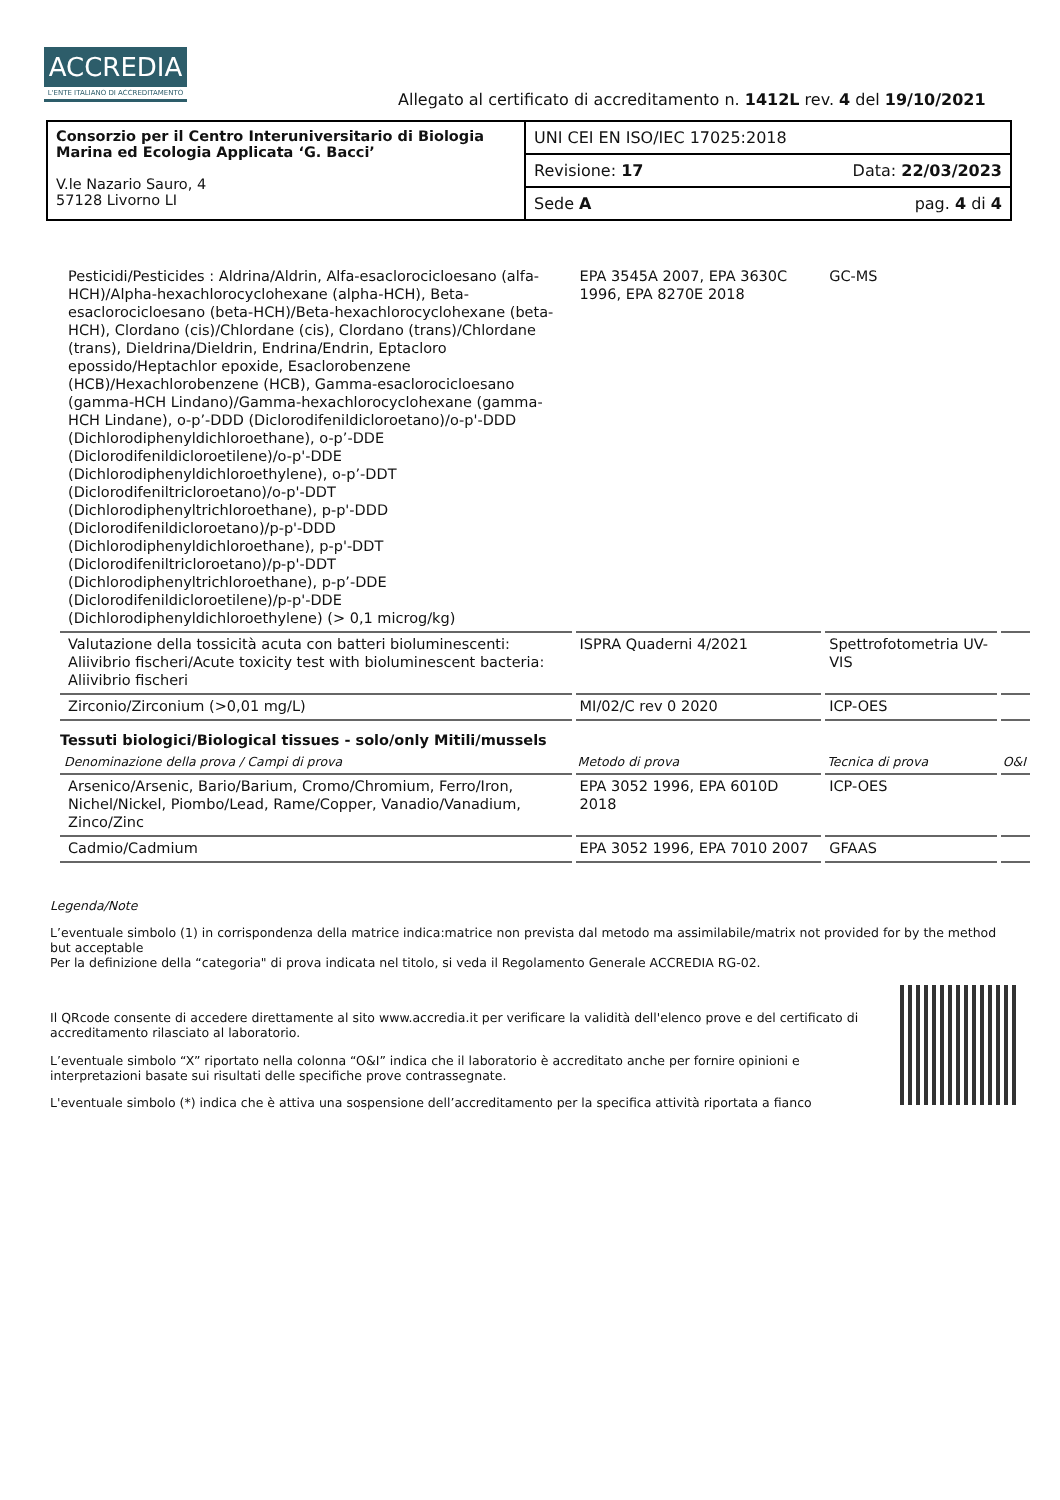ACCREDIA
L'ENTE ITALIANO DI ACCREDITAMENTO
Allegato al certificato di accreditamento n. 1412L rev. 4 del 19/10/2021
| Consorzio per il Centro Interuniversitario di Biologia Marina ed Ecologia Applicata ‘G. Bacci’ V.le Nazario Sauro, 4 57128 Livorno LI | UNI CEI EN ISO/IEC 17025:2018 | |
| | Revisione: 17 | Data: 22/03/2023 |
| | Sede A | pag. 4 di 4 |
| Pesticidi/Pesticides : Aldrina/Aldrin, Alfa-esaclorocicloesano (alfa-HCH)/Alpha-hexachlorocyclohexane (alpha-HCH), Beta-esaclorocicloesano (beta-HCH)/Beta-hexachlorocyclohexane (beta-HCH), Clordano (cis)/Chlordane (cis), Clordano (trans)/Chlordane (trans), Dieldrina/Dieldrin, Endrina/Endrin, Eptacloro epossido/Heptachlor epoxide, Esaclorobenzene (HCB)/Hexachlorobenzene (HCB), Gamma-esaclorocicloesano (gamma-HCH Lindano)/Gamma-hexachlorocyclohexane (gamma-HCH Lindane), o-p’-DDD (Diclorodifenildicloroetano)/o-p'-DDD (Dichlorodiphenyldichloroethane), o-p’-DDE (Diclorodifenildicloroetilene)/o-p'-DDE (Dichlorodiphenyldichloroethylene), o-p’-DDT (Diclorodifeniltricloroetano)/o-p'-DDT (Dichlorodiphenyltrichloroethane), p-p'-DDD (Diclorodifenildicloroetano)/p-p'-DDD (Dichlorodiphenyldichloroethane), p-p'-DDT (Diclorodifeniltricloroetano)/p-p'-DDT (Dichlorodiphenyltrichloroethane), p-p’-DDE (Diclorodifenildicloroetilene)/p-p'-DDE (Dichlorodiphenyldichloroethylene) (> 0,1 microg/kg) | EPA 3545A 2007, EPA 3630C 1996, EPA 8270E 2018 | GC-MS | |
| Valutazione della tossicità acuta con batteri bioluminescenti: Aliivibrio fischeri/Acute toxicity test with bioluminescent bacteria: Aliivibrio fischeri | ISPRA Quaderni 4/2021 | Spettrofotometria UV-VIS | |
| Zirconio/Zirconium (>0,01 mg/L) | MI/02/C rev 0 2020 | ICP-OES | |
| Tessuti biologici/Biological tissues - solo/only Mitili/mussels | | | |
| Denominazione della prova / Campi di prova | Metodo di prova | Tecnica di prova | O&I |
| Arsenico/Arsenic, Bario/Barium, Cromo/Chromium, Ferro/Iron, Nichel/Nickel, Piombo/Lead, Rame/Copper, Vanadio/Vanadium, Zinco/Zinc | EPA 3052 1996, EPA 6010D 2018 | ICP-OES | |
| Cadmio/Cadmium | EPA 3052 1996, EPA 7010 2007 | GFAAS | |
Legenda/Note
L’eventuale simbolo (1) in corrispondenza della matrice indica:matrice non prevista dal metodo ma assimilabile/matrix not provided for by the method but acceptable
Per la definizione della “categoria" di prova indicata nel titolo, si veda il Regolamento Generale ACCREDIA RG-02.
Il QRcode consente di accedere direttamente al sito www.accredia.it per verificare la validità dell'elenco prove e del certificato di accreditamento rilasciato al laboratorio.
L’eventuale simbolo “X” riportato nella colonna “O&I” indica che il laboratorio è accreditato anche per fornire opinioni e interpretazioni basate sui risultati delle specifiche prove contrassegnate.
L'eventuale simbolo (*) indica che è attiva una sospensione dell’accreditamento per la specifica attività riportata a fianco